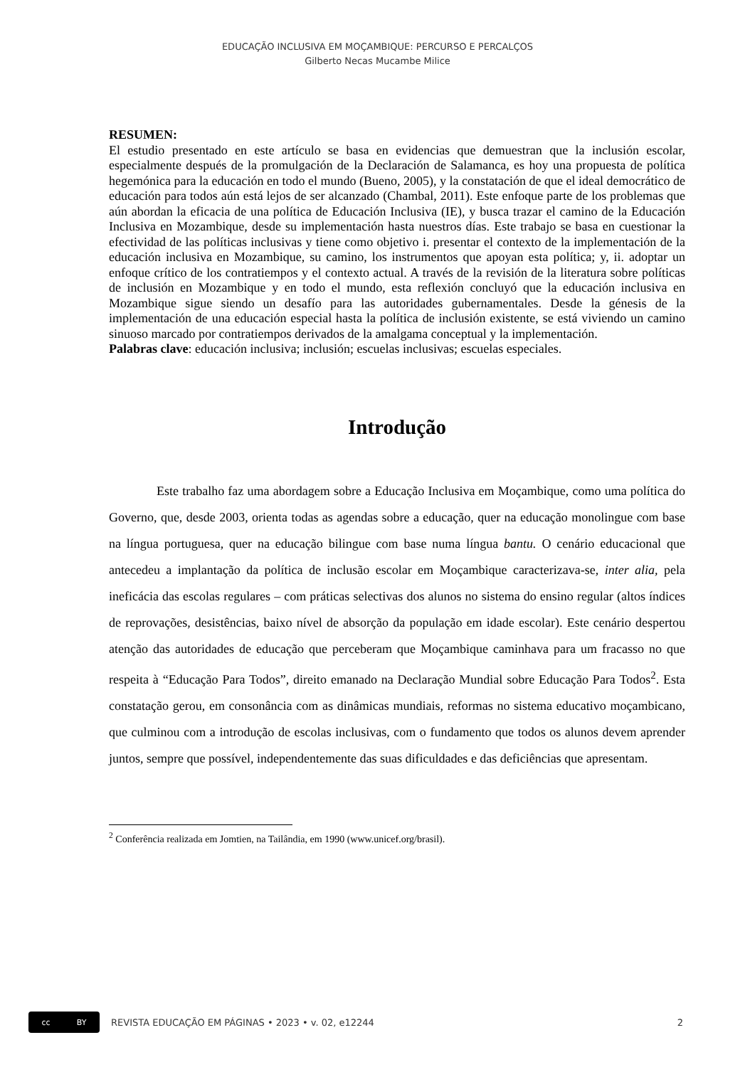EDUCAÇÃO INCLUSIVA EM MOÇAMBIQUE: PERCURSO E PERCALÇOS
Gilberto Necas Mucambe Milice
RESUMEN:
El estudio presentado en este artículo se basa en evidencias que demuestran que la inclusión escolar, especialmente después de la promulgación de la Declaración de Salamanca, es hoy una propuesta de política hegemónica para la educación en todo el mundo (Bueno, 2005), y la constatación de que el ideal democrático de educación para todos aún está lejos de ser alcanzado (Chambal, 2011). Este enfoque parte de los problemas que aún abordan la eficacia de una política de Educación Inclusiva (IE), y busca trazar el camino de la Educación Inclusiva en Mozambique, desde su implementación hasta nuestros días. Este trabajo se basa en cuestionar la efectividad de las políticas inclusivas y tiene como objetivo i. presentar el contexto de la implementación de la educación inclusiva en Mozambique, su camino, los instrumentos que apoyan esta política; y, ii. adoptar un enfoque crítico de los contratiempos y el contexto actual. A través de la revisión de la literatura sobre políticas de inclusión en Mozambique y en todo el mundo, esta reflexión concluyó que la educación inclusiva en Mozambique sigue siendo un desafío para las autoridades gubernamentales. Desde la génesis de la implementación de una educación especial hasta la política de inclusión existente, se está viviendo un camino sinuoso marcado por contratiempos derivados de la amalgama conceptual y la implementación.
Palabras clave: educación inclusiva; inclusión; escuelas inclusivas; escuelas especiales.
Introdução
Este trabalho faz uma abordagem sobre a Educação Inclusiva em Moçambique, como uma política do Governo, que, desde 2003, orienta todas as agendas sobre a educação, quer na educação monolingue com base na língua portuguesa, quer na educação bilingue com base numa língua bantu. O cenário educacional que antecedeu a implantação da política de inclusão escolar em Moçambique caracterizava-se, inter alia, pela ineficácia das escolas regulares – com práticas selectivas dos alunos no sistema do ensino regular (altos índices de reprovações, desistências, baixo nível de absorção da população em idade escolar). Este cenário despertou atenção das autoridades de educação que perceberam que Moçambique caminhava para um fracasso no que respeita à “Educação Para Todos”, direito emanado na Declaração Mundial sobre Educação Para Todos<sup>2</sup>. Esta constatação gerou, em consonância com as dinâmicas mundiais, reformas no sistema educativo moçambicano, que culminou com a introdução de escolas inclusivas, com o fundamento que todos os alunos devem aprender juntos, sempre que possível, independentemente das suas dificuldades e das deficiências que apresentam.
<sup>2</sup> Conferência realizada em Jomtien, na Tailândia, em 1990 (www.unicef.org/brasil).
cc BY
REVISTA EDUCAÇÃO EM PÁGINAS • 2023 • v. 02, e12244 2